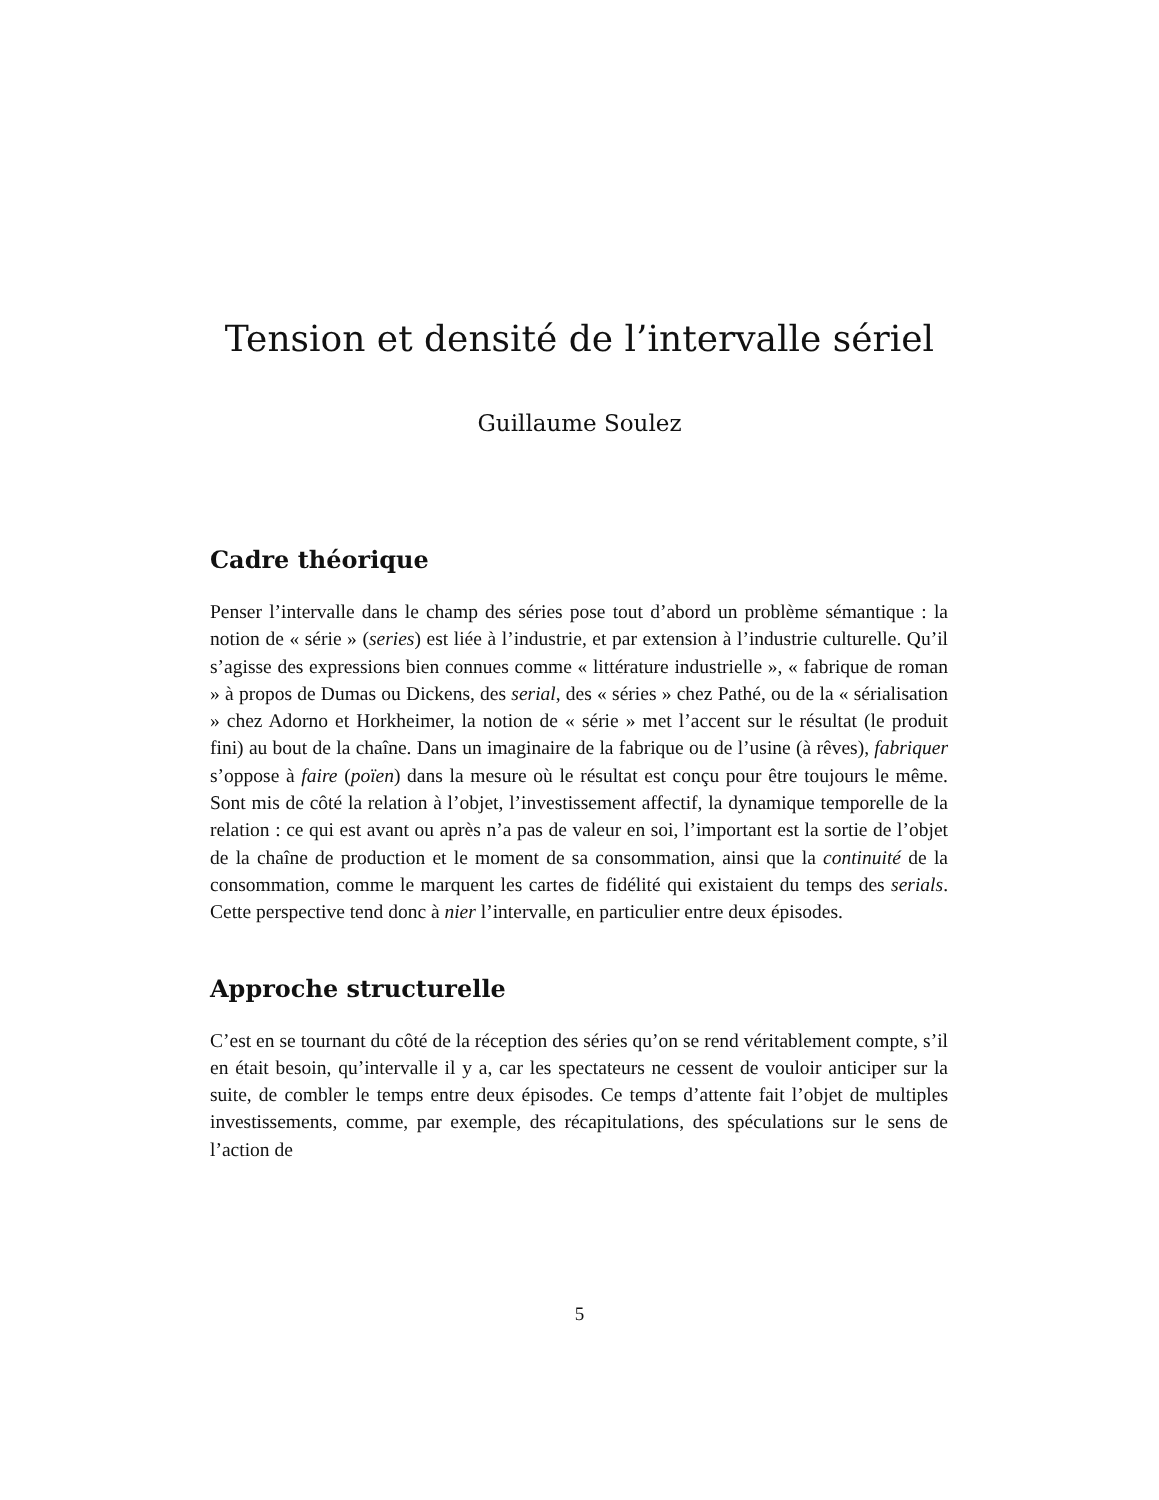Tension et densité de l’intervalle sériel
Guillaume Soulez
Cadre théorique
Penser l’intervalle dans le champ des séries pose tout d’abord un problème sémantique : la notion de « série » (series) est liée à l’industrie, et par extension à l’industrie culturelle. Qu’il s’agisse des expressions bien connues comme « littérature industrielle », « fabrique de roman » à propos de Dumas ou Dickens, des serial, des « séries » chez Pathé, ou de la « sérialisation » chez Adorno et Horkheimer, la notion de « série » met l’accent sur le résultat (le produit fini) au bout de la chaîne. Dans un imaginaire de la fabrique ou de l’usine (à rêves), fabriquer s’oppose à faire (poïen) dans la mesure où le résultat est conçu pour être toujours le même. Sont mis de côté la relation à l’objet, l’investissement affectif, la dynamique temporelle de la relation : ce qui est avant ou après n’a pas de valeur en soi, l’important est la sortie de l’objet de la chaîne de production et le moment de sa consommation, ainsi que la continuité de la consommation, comme le marquent les cartes de fidélité qui existaient du temps des serials. Cette perspective tend donc à nier l’intervalle, en particulier entre deux épisodes.
Approche structurelle
C’est en se tournant du côté de la réception des séries qu’on se rend véritablement compte, s’il en était besoin, qu’intervalle il y a, car les spectateurs ne cessent de vouloir anticiper sur la suite, de combler le temps entre deux épisodes. Ce temps d’attente fait l’objet de multiples investissements, comme, par exemple, des récapitulations, des spéculations sur le sens de l’action de
5